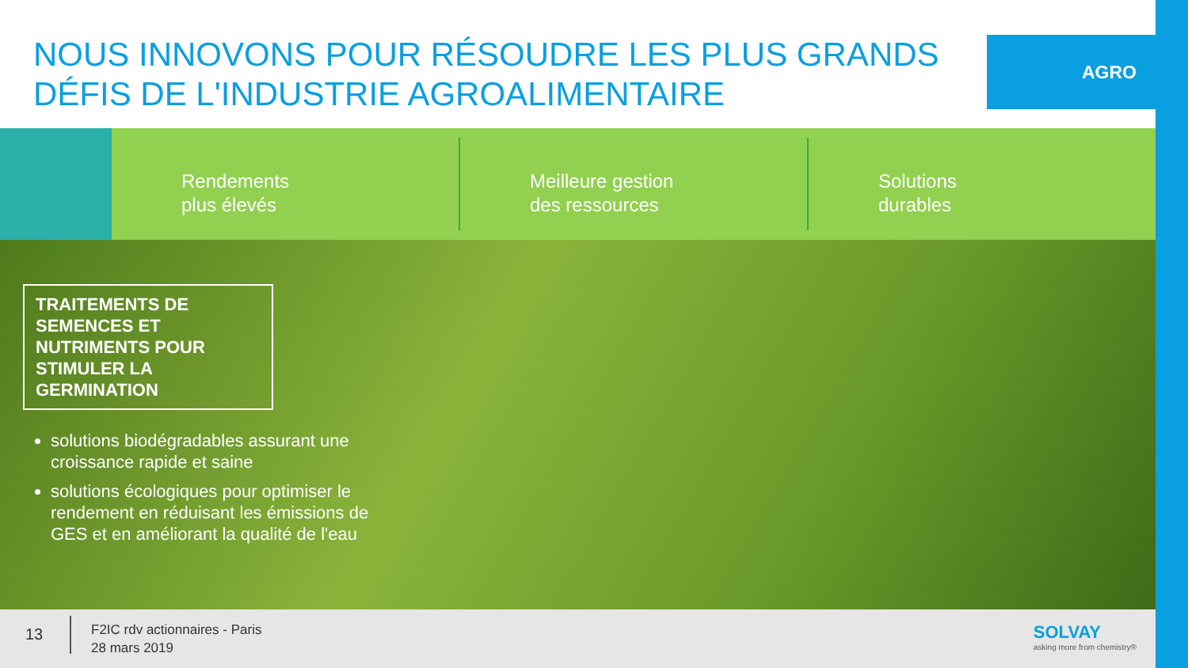NOUS INNOVONS POUR RÉSOUDRE LES PLUS GRANDS DÉFIS DE L'INDUSTRIE AGROALIMENTAIRE
AGRO
Rendements
plus élevés
Meilleure gestion
des ressources
Solutions
durables
TRAITEMENTS DE SEMENCES ET NUTRIMENTS POUR STIMULER LA GERMINATION
solutions biodégradables assurant une croissance rapide et saine
solutions écologiques pour optimiser le rendement en réduisant les émissions de GES et en améliorant la qualité de l'eau
13
F2IC rdv actionnaires - Paris
28 mars 2019
SOLVAY
asking more from chemistry®